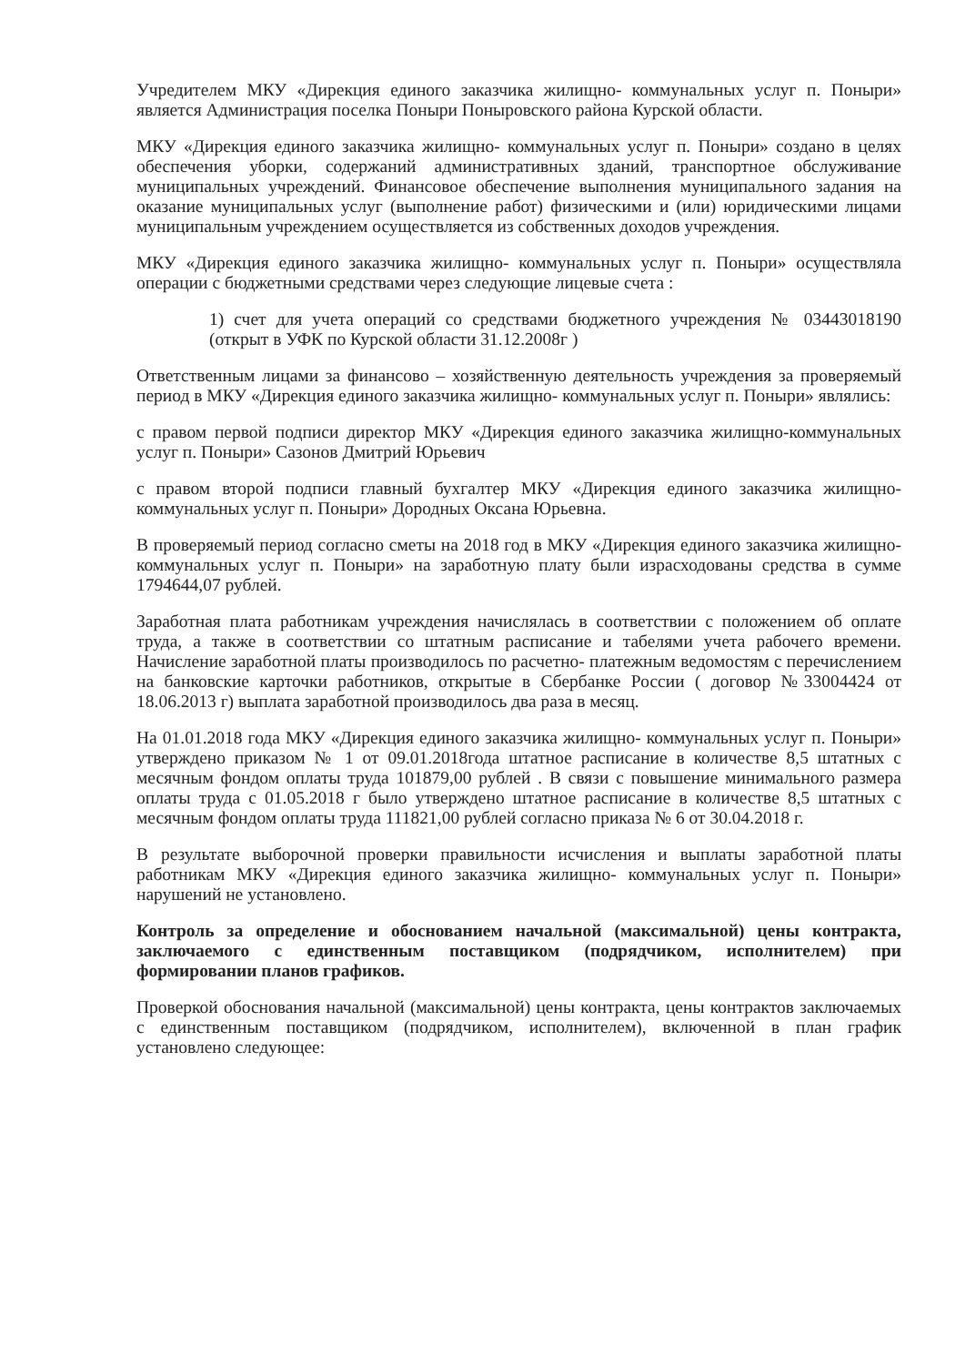Учредителем МКУ «Дирекция единого заказчика жилищно- коммунальных услуг п. Поныри» является Администрация поселка Поныри Поныровского района Курской области.
МКУ «Дирекция единого заказчика жилищно- коммунальных услуг п. Поныри» создано в целях обеспечения уборки, содержаний административных зданий, транспортное обслуживание муниципальных учреждений. Финансовое обеспечение выполнения муниципального задания на оказание муниципальных услуг (выполнение работ) физическими и (или) юридическими лицами муниципальным учреждением осуществляется из собственных доходов учреждения.
МКУ «Дирекция единого заказчика жилищно- коммунальных услуг п. Поныри» осуществляла операции с бюджетными средствами через следующие лицевые счета :
1) счет для учета операций со средствами бюджетного учреждения № 03443018190 (открыт в УФК по Курской области 31.12.2008г )
Ответственным лицами за финансово – хозяйственную деятельность учреждения за проверяемый период в МКУ «Дирекция единого заказчика жилищно- коммунальных услуг п. Поныри» являлись:
с правом первой подписи директор МКУ «Дирекция единого заказчика жилищно-коммунальных услуг п. Поныри» Сазонов Дмитрий Юрьевич
с правом второй подписи главный бухгалтер МКУ «Дирекция единого заказчика жилищно-коммунальных услуг п. Поныри» Дородных Оксана Юрьевна.
В проверяемый период согласно сметы на 2018 год в МКУ «Дирекция единого заказчика жилищно- коммунальных услуг п. Поныри» на заработную плату были израсходованы средства в сумме 1794644,07 рублей.
Заработная плата работникам учреждения начислялась в соответствии с положением об оплате труда, а также в соответствии со штатным расписание и табелями учета рабочего времени. Начисление заработной платы производилось по расчетно- платежным ведомостям с перечислением на банковские карточки работников, открытые в Сбербанке России ( договор №33004424 от 18.06.2013 г) выплата заработной производилось два раза в месяц.
На 01.01.2018 года МКУ «Дирекция единого заказчика жилищно- коммунальных услуг п. Поныри» утверждено приказом № 1 от 09.01.2018года штатное расписание в количестве 8,5 штатных с месячным фондом оплаты труда 101879,00 рублей . В связи с повышение минимального размера оплаты труда с 01.05.2018 г было утверждено штатное расписание в количестве 8,5 штатных с месячным фондом оплаты труда 111821,00 рублей согласно приказа № 6 от 30.04.2018 г.
В результате выборочной проверки правильности исчисления и выплаты заработной платы работникам МКУ «Дирекция единого заказчика жилищно- коммунальных услуг п. Поныри» нарушений не установлено.
Контроль за определение и обоснованием начальной (максимальной) цены контракта, заключаемого с единственным поставщиком (подрядчиком, исполнителем) при формировании планов графиков.
Проверкой обоснования начальной (максимальной) цены контракта, цены контрактов заключаемых с единственным поставщиком (подрядчиком, исполнителем), включенной в план график установлено следующее: